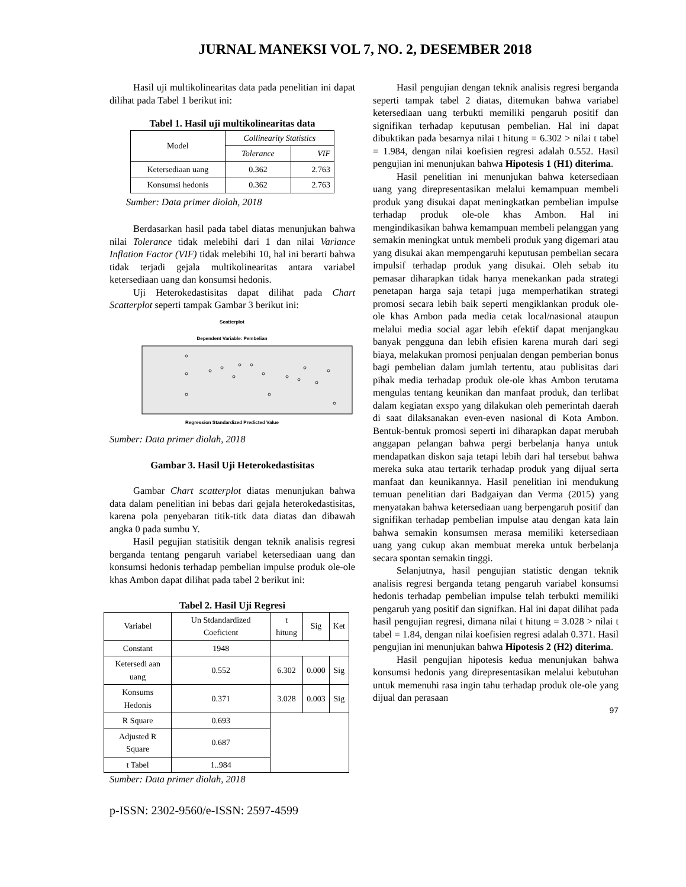JURNAL MANEKSI VOL 7, NO. 2, DESEMBER 2018
Hasil uji multikolinearitas data pada penelitian ini dapat dilihat pada Tabel 1 berikut ini:
Tabel 1. Hasil uji multikolinearitas data
| Model | Collinearity Statistics | |
| | Tolerance | VIF |
| Ketersediaan uang | 0.362 | 2.763 |
| Konsumsi hedonis | 0.362 | 2.763 |
Sumber: Data primer diolah, 2018
Berdasarkan hasil pada tabel diatas menunjukan bahwa nilai Tolerance tidak melebihi dari 1 dan nilai Variance Inflation Factor (VIF) tidak melebihi 10, hal ini berarti bahwa tidak terjadi gejala multikolinearitas antara variabel ketersediaan uang dan konsumsi hedonis.
Uji Heterokedastisitas dapat dilihat pada Chart Scatterplot seperti tampak Gambar 3 berikut ini:
Scatterplot
Dependent Variable: Pembelian
Regression Standardized Predicted Value
Sumber: Data primer diolah, 2018
Gambar 3. Hasil Uji Heterokedastisitas
Gambar Chart scatterplot diatas menunjukan bahwa data dalam penelitian ini bebas dari gejala heterokedastisitas, karena pola penyebaran titik-titk data diatas dan dibawah angka 0 pada sumbu Y.
Hasil pegujian statisitik dengan teknik analisis regresi berganda tentang pengaruh variabel ketersediaan uang dan konsumsi hedonis terhadap pembelian impulse produk ole-ole khas Ambon dapat dilihat pada tabel 2 berikut ini:
Tabel 2. Hasil Uji Regresi
| Variabel | Un Stdandardized Coeficient | t hitung | Sig | Ket |
| Constant | 1948 | | | |
| Ketersedi aan uang | 0.552 | 6.302 | 0.000 | Sig |
| Konsums Hedonis | 0.371 | 3.028 | 0.003 | Sig |
| R Square | 0.693 | | | |
| Adjusted R Square | 0.687 | | | |
| t Tabel | 1..984 | | | |
Sumber: Data primer diolah, 2018
Hasil pengujian dengan teknik analisis regresi berganda seperti tampak tabel 2 diatas, ditemukan bahwa variabel ketersediaan uang terbukti memiliki pengaruh positif dan signifikan terhadap keputusan pembelian. Hal ini dapat dibuktikan pada besarnya nilai t hitung = 6.302 > nilai t tabel = 1.984, dengan nilai koefisien regresi adalah 0.552. Hasil pengujian ini menunjukan bahwa Hipotesis 1 (H1) diterima.
Hasil penelitian ini menunjukan bahwa ketersediaan uang yang direpresentasikan melalui kemampuan membeli produk yang disukai dapat meningkatkan pembelian impulse terhadap produk ole-ole khas Ambon. Hal ini mengindikasikan bahwa kemampuan membeli pelanggan yang semakin meningkat untuk membeli produk yang digemari atau yang disukai akan mempengaruhi keputusan pembelian secara impulsif terhadap produk yang disukai. Oleh sebab itu pemasar diharapkan tidak hanya menekankan pada strategi penetapan harga saja tetapi juga memperhatikan strategi promosi secara lebih baik seperti mengiklankan produk ole-ole khas Ambon pada media cetak local/nasional ataupun melalui media social agar lebih efektif dapat menjangkau banyak pengguna dan lebih efisien karena murah dari segi biaya, melakukan promosi penjualan dengan pemberian bonus bagi pembelian dalam jumlah tertentu, atau publisitas dari pihak media terhadap produk ole-ole khas Ambon terutama mengulas tentang keunikan dan manfaat produk, dan terlibat dalam kegiatan exspo yang dilakukan oleh pemerintah daerah di saat dilaksanakan even-even nasional di Kota Ambon. Bentuk-bentuk promosi seperti ini diharapkan dapat merubah anggapan pelangan bahwa pergi berbelanja hanya untuk mendapatkan diskon saja tetapi lebih dari hal tersebut bahwa mereka suka atau tertarik terhadap produk yang dijual serta manfaat dan keunikannya. Hasil penelitian ini mendukung temuan penelitian dari Badgaiyan dan Verma (2015) yang menyatakan bahwa ketersediaan uang berpengaruh positif dan signifikan terhadap pembelian impulse atau dengan kata lain bahwa semakin konsumsen merasa memiliki ketersediaan uang yang cukup akan membuat mereka untuk berbelanja secara spontan semakin tinggi.
Selanjutnya, hasil pengujian statistic dengan teknik analisis regresi berganda tetang pengaruh variabel konsumsi hedonis terhadap pembelian impulse telah terbukti memiliki pengaruh yang positif dan signifkan. Hal ini dapat dilihat pada hasil pengujian regresi, dimana nilai t hitung = 3.028 > nilai t tabel = 1.84, dengan nilai koefisien regresi adalah 0.371. Hasil pengujian ini menunjukan bahwa Hipotesis 2 (H2) diterima.
Hasil pengujian hipotesis kedua menunjukan bahwa konsumsi hedonis yang direpresentasikan melalui kebutuhan untuk memenuhi rasa ingin tahu terhadap produk ole-ole yang dijual dan perasaan
97
p-ISSN: 2302-9560/e-ISSN: 2597-4599